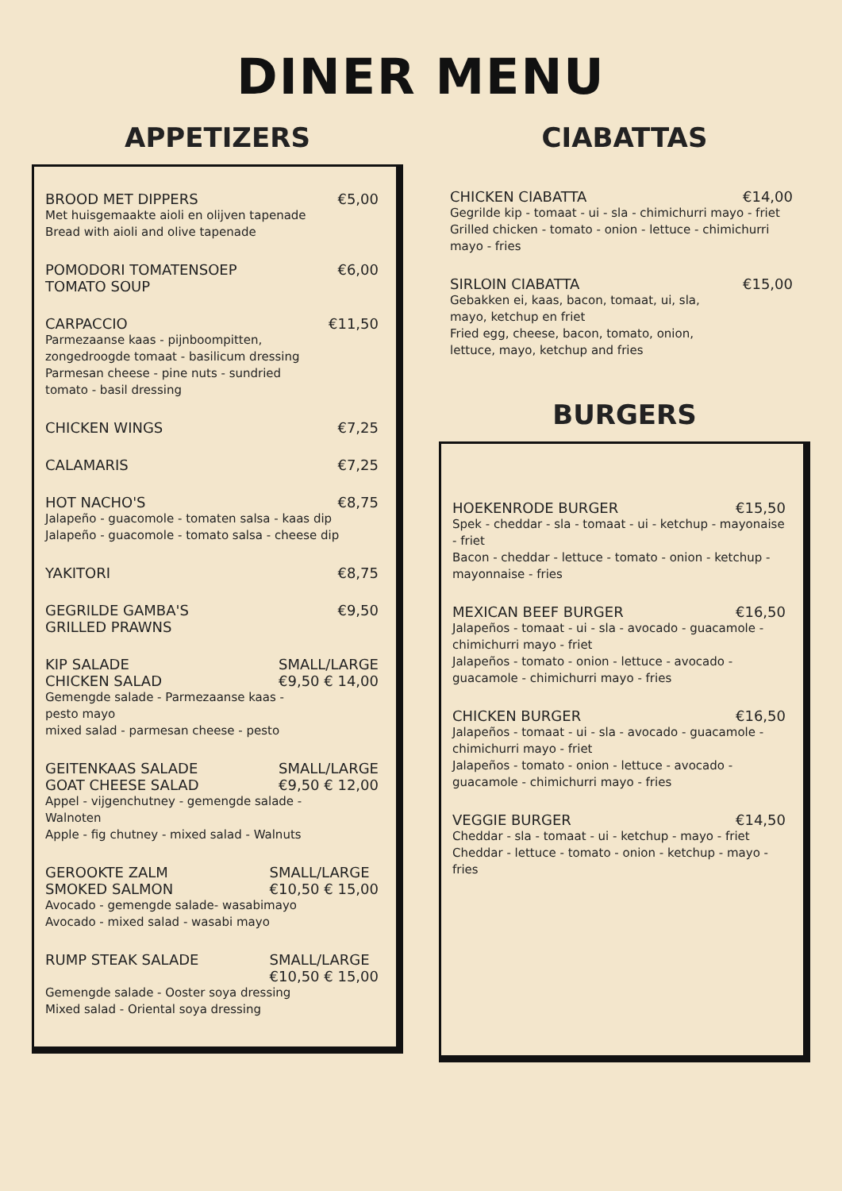DINER MENU
APPETIZERS
BROOD MET DIPPERS €5,00
Met huisgemaakte aioli en olijven tapenade
Bread with aioli and olive tapenade
POMODORI TOMATENSOEP
TOMATO SOUP €6,00
CARPACCIO €11,50
Parmezaanse kaas - pijnboompitten,
zongedroogde tomaat - basilicum dressing
Parmesan cheese - pine nuts - sundried
tomato - basil dressing
CHICKEN WINGS €7,25
CALAMARIS €7,25
HOT NACHO'S €8,75
Jalapeño - guacomole - tomaten salsa - kaas dip
Jalapeño - guacomole - tomato salsa - cheese dip
YAKITORI €8,75
GEGRILDE GAMBA'S
GRILLED PRAWNS €9,50
KIP SALADE
CHICKEN SALAD SMALL/LARGE
€9,50 € 14,00
Gemengde salade - Parmezaanse kaas -
pesto mayo
mixed salad - parmesan cheese - pesto
GEITENKAAS SALADE
GOAT CHEESE SALAD SMALL/LARGE
€9,50 € 12,00
Appel - vijgenchutney - gemengde salade -
Walnoten
Apple - fig chutney - mixed salad - Walnuts
GEROOKTE ZALM
SMOKED SALMON SMALL/LARGE
€10,50 € 15,00
Avocado - gemengde salade- wasabimayo
Avocado - mixed salad - wasabi mayo
RUMP STEAK SALADE SMALL/LARGE
€10,50 € 15,00
Gemengde salade - Ooster soya dressing
Mixed salad - Oriental soya dressing
CIABATTAS
CHICKEN CIABATTA €14,00
Gegrilde kip - tomaat - ui - sla - chimichurri mayo - friet
Grilled chicken - tomato - onion - lettuce - chimichurri mayo - fries
SIRLOIN CIABATTA €15,00
Gebakken ei, kaas, bacon, tomaat, ui, sla,
mayo, ketchup en friet
Fried egg, cheese, bacon, tomato, onion,
lettuce, mayo, ketchup and fries
BURGERS
HOEKENRODE BURGER €15,50
Spek - cheddar - sla - tomaat - ui - ketchup - mayonaise - friet
Bacon - cheddar - lettuce - tomato - onion - ketchup - mayonnaise - fries
MEXICAN BEEF BURGER €16,50
Jalapeños - tomaat - ui - sla - avocado - guacamole - chimichurri mayo - friet
Jalapeños - tomato - onion - lettuce - avocado - guacamole - chimichurri mayo - fries
CHICKEN BURGER €16,50
Jalapeños - tomaat - ui - sla - avocado - guacamole - chimichurri mayo - friet
Jalapeños - tomato - onion - lettuce - avocado - guacamole - chimichurri mayo - fries
VEGGIE BURGER €14,50
Cheddar - sla - tomaat - ui - ketchup - mayo - friet
Cheddar - lettuce - tomato - onion - ketchup - mayo - fries